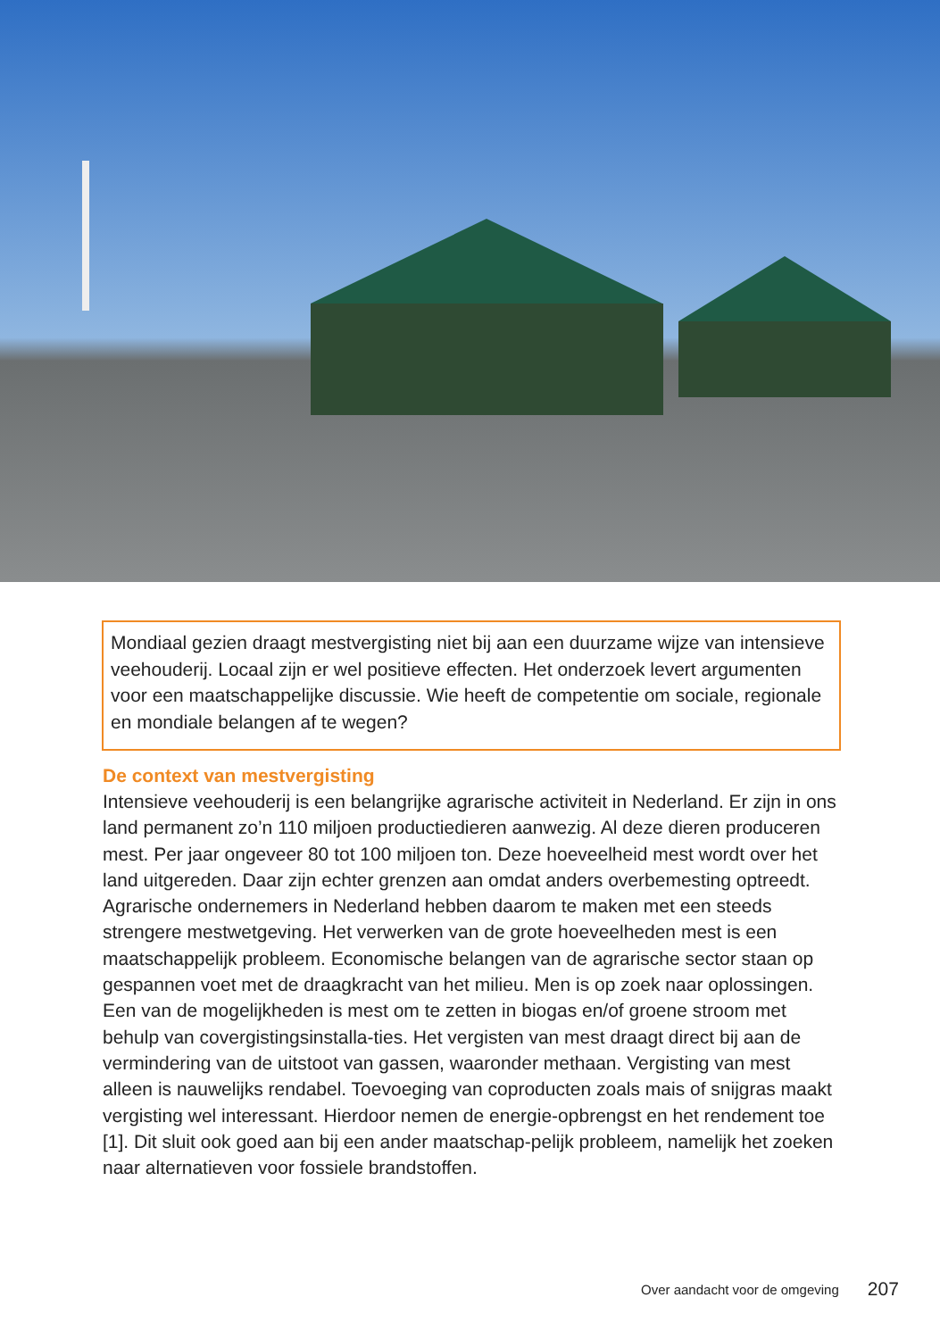Mondiaal gezien draagt mestvergisting niet bij aan een duurzame wijze van intensieve veehouderij. Locaal zijn er wel positieve effecten. Het onderzoek levert argumenten voor een maatschappelijke discussie. Wie heeft de competentie om sociale, regionale en mondiale belangen af te wegen?
De context van mestvergisting
Intensieve veehouderij is een belangrijke agrarische activiteit in Nederland. Er zijn in ons land permanent zo’n 110 miljoen productiedieren aanwezig. Al deze dieren produceren mest. Per jaar ongeveer 80 tot 100 miljoen ton. Deze hoeveelheid mest wordt over het land uitgereden. Daar zijn echter grenzen aan omdat anders overbemesting optreedt. Agrarische ondernemers in Nederland hebben daarom te maken met een steeds strengere mestwetgeving. Het verwerken van de grote hoeveelheden mest is een maatschappelijk probleem. Economische belangen van de agrarische sector staan op gespannen voet met de draagkracht van het milieu. Men is op zoek naar oplossingen. Een van de mogelijkheden is mest om te zetten in biogas en/of groene stroom met behulp van covergistingsinstalla-ties. Het vergisten van mest draagt direct bij aan de vermindering van de uitstoot van gassen, waaronder methaan. Vergisting van mest alleen is nauwelijks rendabel. Toevoeging van coproducten zoals mais of snijgras maakt vergisting wel interessant. Hierdoor nemen de energie-opbrengst en het rendement toe [1]. Dit sluit ook goed aan bij een ander maatschap-pelijk probleem, namelijk het zoeken naar alternatieven voor fossiele brandstoffen.
Over aandacht voor de omgeving 207